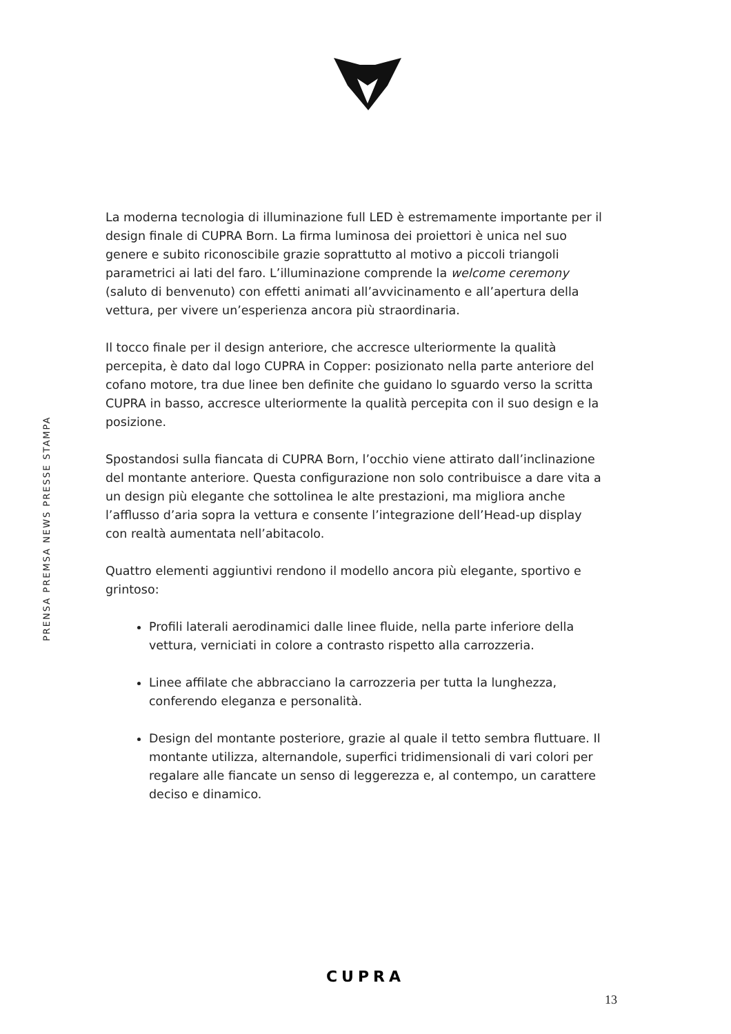PRENSA PREMSA NEWS PRESSE STAMPA
La moderna tecnologia di illuminazione full LED è estremamente importante per il design finale di CUPRA Born. La firma luminosa dei proiettori è unica nel suo genere e subito riconoscibile grazie soprattutto al motivo a piccoli triangoli parametrici ai lati del faro. L’illuminazione comprende la welcome ceremony (saluto di benvenuto) con effetti animati all’avvicinamento e all’apertura della vettura, per vivere un’esperienza ancora più straordinaria.
Il tocco finale per il design anteriore, che accresce ulteriormente la qualità percepita, è dato dal logo CUPRA in Copper: posizionato nella parte anteriore del cofano motore, tra due linee ben definite che guidano lo sguardo verso la scritta CUPRA in basso, accresce ulteriormente la qualità percepita con il suo design e la posizione.
Spostandosi sulla fiancata di CUPRA Born, l’occhio viene attirato dall’inclinazione del montante anteriore. Questa configurazione non solo contribuisce a dare vita a un design più elegante che sottolinea le alte prestazioni, ma migliora anche l’afflusso d’aria sopra la vettura e consente l’integrazione dell’Head-up display con realtà aumentata nell’abitacolo.
Quattro elementi aggiuntivi rendono il modello ancora più elegante, sportivo e grintoso:
Profili laterali aerodinamici dalle linee fluide, nella parte inferiore della vettura, verniciati in colore a contrasto rispetto alla carrozzeria.
Linee affilate che abbracciano la carrozzeria per tutta la lunghezza, conferendo eleganza e personalità.
Design del montante posteriore, grazie al quale il tetto sembra fluttuare. Il montante utilizza, alternandole, superfici tridimensionali di vari colori per regalare alle fiancate un senso di leggerezza e, al contempo, un carattere deciso e dinamico.
CUPRA
13